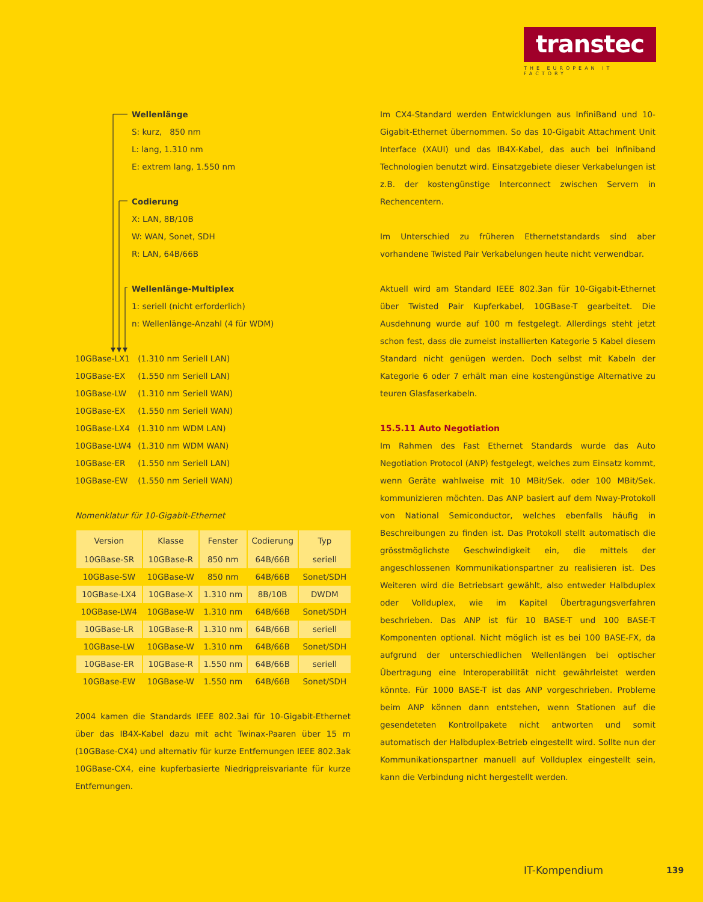transtec
THE EUROPEAN IT FACTORY
Wellenlänge
S: kurz, 850 nm
L: lang, 1.310 nm
E: extrem lang, 1.550 nm
Codierung
X: LAN, 8B/10B
W: WAN, Sonet, SDH
R: LAN, 64B/66B
Wellenlänge-Multiplex
1: seriell (nicht erforderlich)
n: Wellenlänge-Anzahl (4 für WDM)
10GBase-LX1 (1.310 nm Seriell LAN)
10GBase-EX (1.550 nm Seriell LAN)
10GBase-LW (1.310 nm Seriell WAN)
10GBase-EX (1.550 nm Seriell WAN)
10GBase-LX4 (1.310 nm WDM LAN)
10GBase-LW4 (1.310 nm WDM WAN)
10GBase-ER (1.550 nm Seriell LAN)
10GBase-EW (1.550 nm Seriell WAN)
Nomenklatur für 10-Gigabit-Ethernet
| Version | Klasse | Fenster | Codierung | Typ |
| --- | --- | --- | --- | --- |
| 10GBase-SR | 10GBase-R | 850 nm | 64B/66B | seriell |
| 10GBase-SW | 10GBase-W | 850 nm | 64B/66B | Sonet/SDH |
| 10GBase-LX4 | 10GBase-X | 1.310 nm | 8B/10B | DWDM |
| 10GBase-LW4 | 10GBase-W | 1.310 nm | 64B/66B | Sonet/SDH |
| 10GBase-LR | 10GBase-R | 1.310 nm | 64B/66B | seriell |
| 10GBase-LW | 10GBase-W | 1.310 nm | 64B/66B | Sonet/SDH |
| 10GBase-ER | 10GBase-R | 1.550 nm | 64B/66B | seriell |
| 10GBase-EW | 10GBase-W | 1.550 nm | 64B/66B | Sonet/SDH |
2004 kamen die Standards IEEE 802.3ai für 10-Gigabit-Ethernet über das IB4X-Kabel dazu mit acht Twinax-Paaren über 15 m (10GBase-CX4) und alternativ für kurze Entfernungen IEEE 802.3ak 10GBase-CX4, eine kupferbasierte Niedrigpreisvariante für kurze Entfernungen.
Im CX4-Standard werden Entwicklungen aus InfiniBand und 10-Gigabit-Ethernet übernommen. So das 10-Gigabit Attachment Unit Interface (XAUI) und das IB4X-Kabel, das auch bei Infiniband Technologien benutzt wird. Einsatzgebiete dieser Verkabelungen ist z.B. der kostengünstige Interconnect zwischen Servern in Rechencentern.
Im Unterschied zu früheren Ethernetstandards sind aber vorhandene Twisted Pair Verkabelungen heute nicht verwendbar.
Aktuell wird am Standard IEEE 802.3an für 10-Gigabit-Ethernet über Twisted Pair Kupferkabel, 10GBase-T gearbeitet. Die Ausdehnung wurde auf 100 m festgelegt. Allerdings steht jetzt schon fest, dass die zumeist installierten Kategorie 5 Kabel diesem Standard nicht genügen werden. Doch selbst mit Kabeln der Kategorie 6 oder 7 erhält man eine kostengünstige Alternative zu teuren Glasfaserkabeln.
15.5.11 Auto Negotiation
Im Rahmen des Fast Ethernet Standards wurde das Auto Negotiation Protocol (ANP) festgelegt, welches zum Einsatz kommt, wenn Geräte wahlweise mit 10 MBit/Sek. oder 100 MBit/Sek. kommunizieren möchten. Das ANP basiert auf dem Nway-Protokoll von National Semiconductor, welches ebenfalls häufig in Beschreibungen zu finden ist. Das Protokoll stellt automatisch die grösstmöglichste Geschwindigkeit ein, die mittels der angeschlossenen Kommunikationspartner zu realisieren ist. Des Weiteren wird die Betriebsart gewählt, also entweder Halbduplex oder Vollduplex, wie im Kapitel Übertragungsverfahren beschrieben. Das ANP ist für 10 BASE-T und 100 BASE-T Komponenten optional. Nicht möglich ist es bei 100 BASE-FX, da aufgrund der unterschiedlichen Wellenlängen bei optischer Übertragung eine Interoperabilität nicht gewährleistet werden könnte. Für 1000 BASE-T ist das ANP vorgeschrieben. Probleme beim ANP können dann entstehen, wenn Stationen auf die gesendeteten Kontrollpakete nicht antworten und somit automatisch der Halbduplex-Betrieb eingestellt wird. Sollte nun der Kommunikationspartner manuell auf Vollduplex eingestellt sein, kann die Verbindung nicht hergestellt werden.
IT-Kompendium 139